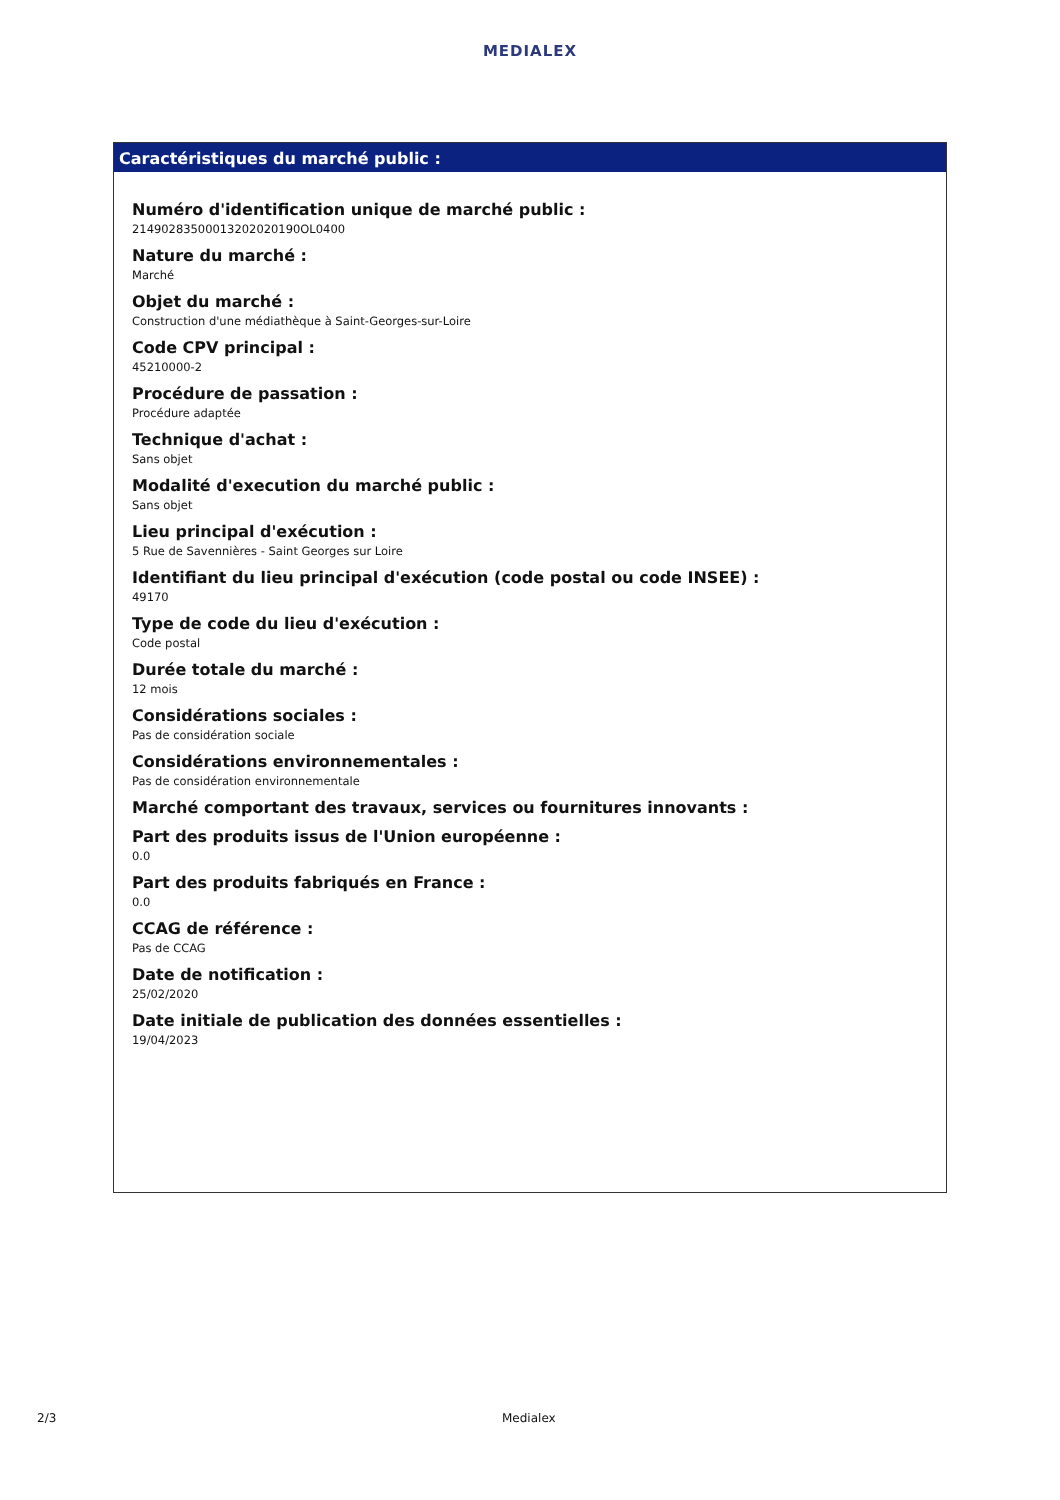MEDIALEX
Caractéristiques du marché public :
Numéro d'identification unique de marché public :
21490283500013202020190OL0400
Nature du marché :
Marché
Objet du marché :
Construction d'une médiathèque à Saint-Georges-sur-Loire
Code CPV principal :
45210000-2
Procédure de passation :
Procédure adaptée
Technique d'achat :
Sans objet
Modalité d'execution du marché public :
Sans objet
Lieu principal d'exécution :
5 Rue de Savennières - Saint Georges sur Loire
Identifiant du lieu principal d'exécution (code postal ou code INSEE) :
49170
Type de code du lieu d'exécution :
Code postal
Durée totale du marché :
12 mois
Considérations sociales :
Pas de considération sociale
Considérations environnementales :
Pas de considération environnementale
Marché comportant des travaux, services ou fournitures innovants :
Part des produits issus de l'Union européenne :
0.0
Part des produits fabriqués en France :
0.0
CCAG de référence :
Pas de CCAG
Date de notification :
25/02/2020
Date initiale de publication des données essentielles :
19/04/2023
2/3 Medialex